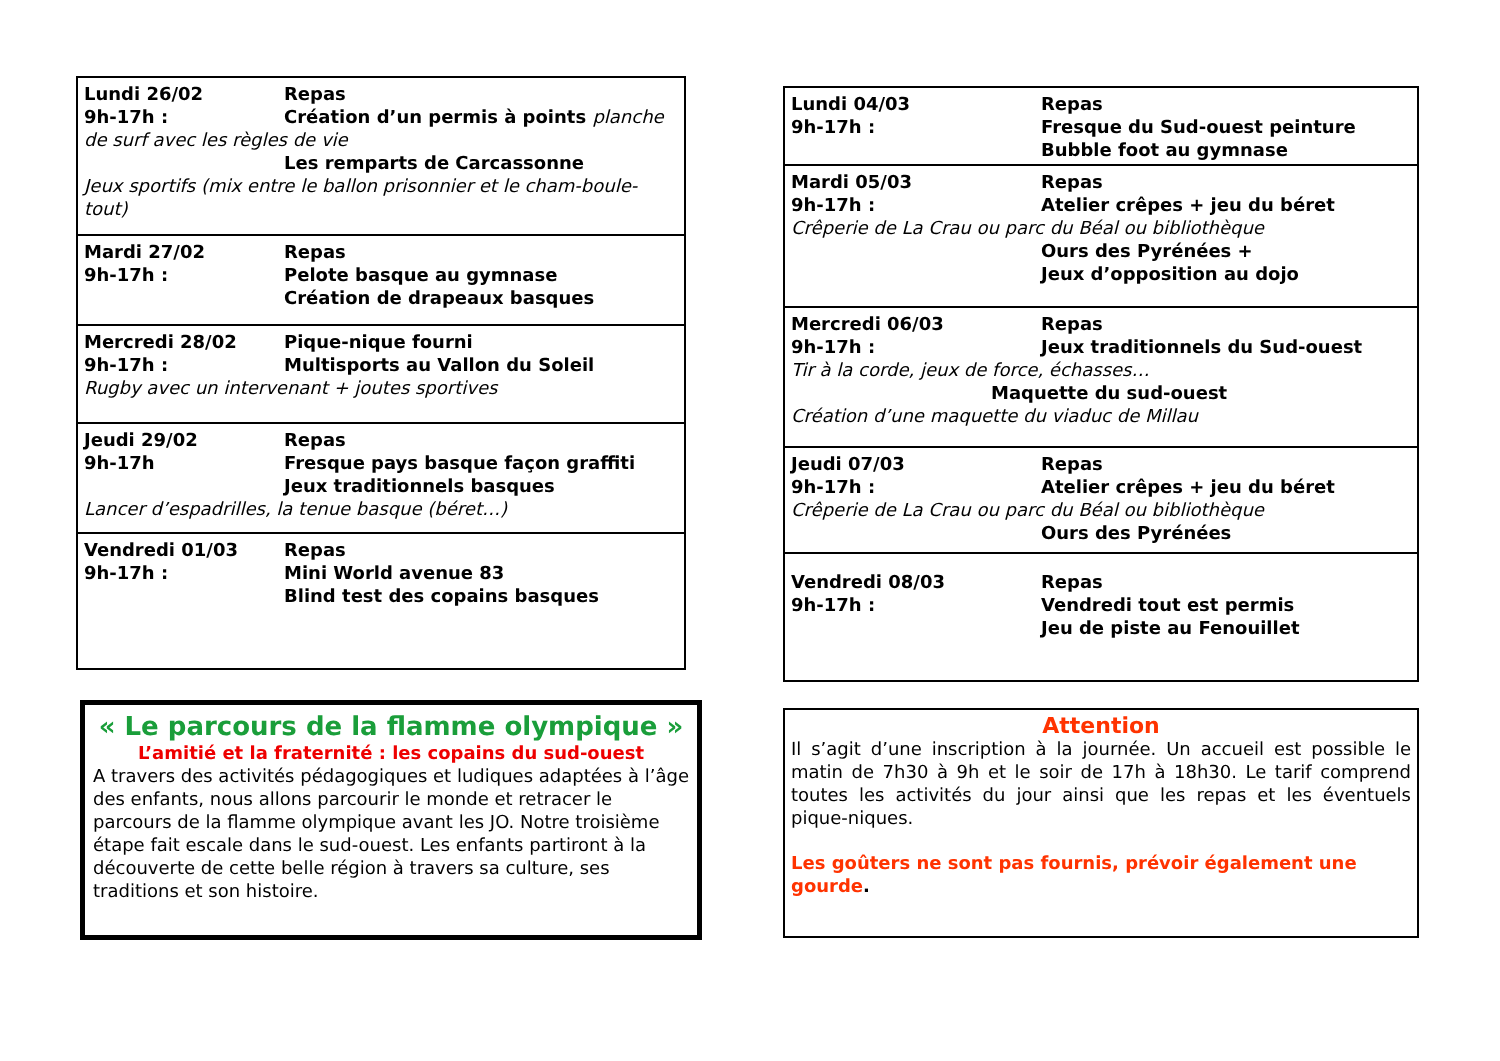Lundi 26/02
9h-17h :
Repas
Création d’un permis à points planche
de surf avec les règles de vie
Les remparts de Carcassonne
Jeux sportifs (mix entre le ballon prisonnier et le cham-boule-tout)
Mardi 27/02
9h-17h :
Repas
Pelote basque au gymnase
Création de drapeaux basques
Mercredi 28/02
9h-17h :
Pique-nique fourni
Multisports au Vallon du Soleil
Rugby avec un intervenant + joutes sportives
Jeudi 29/02
9h-17h
Repas
Fresque pays basque façon graffiti
Jeux traditionnels basques
Lancer d’espadrilles, la tenue basque (béret…)
Vendredi 01/03
9h-17h :
Repas
Mini World avenue 83
Blind test des copains basques
« Le parcours de la flamme olympique »
L’amitié et la fraternité : les copains du sud-ouest
A travers des activités pédagogiques et ludiques adaptées à l’âge des enfants, nous allons parcourir le monde et retracer le parcours de la flamme olympique avant les JO. Notre troisième étape fait escale dans le sud-ouest. Les enfants partiront à la découverte de cette belle région à travers sa culture, ses traditions et son histoire.
Lundi 04/03
9h-17h :
Repas
Fresque du Sud-ouest peinture
Bubble foot au gymnase
Mardi 05/03
9h-17h :
Repas
Atelier crêpes + jeu du béret
Crêperie de La Crau ou parc du Béal ou bibliothèque
Ours des Pyrénées +
Jeux d’opposition au dojo
Mercredi 06/03
9h-17h :
Repas
Jeux traditionnels du Sud-ouest
Tir à la corde, jeux de force, échasses…
Maquette du sud-ouest
Création d’une maquette du viaduc de Millau
Jeudi 07/03
9h-17h :
Repas
Atelier crêpes + jeu du béret
Crêperie de La Crau ou parc du Béal ou bibliothèque
Ours des Pyrénées
Vendredi 08/03
9h-17h :
Repas
Vendredi tout est permis
Jeu de piste au Fenouillet
Attention
Il s’agit d’une inscription à la journée. Un accueil est possible le matin de 7h30 à 9h et le soir de 17h à 18h30. Le tarif comprend toutes les activités du jour ainsi que les repas et les éventuels pique-niques.
Les goûters ne sont pas fournis, prévoir également une gourde.